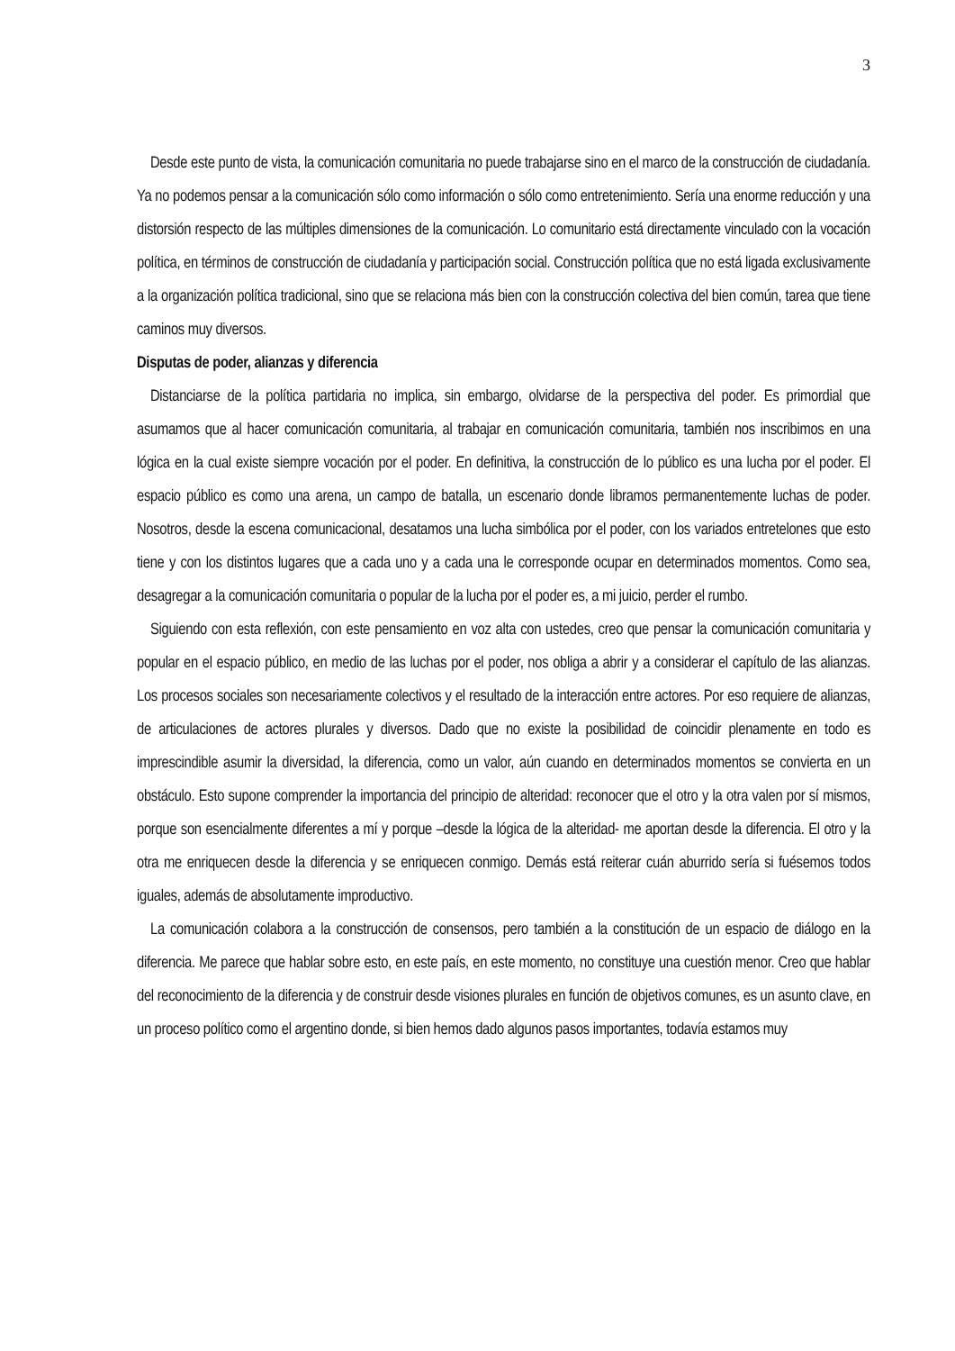3
Desde este punto de vista, la comunicación comunitaria no puede trabajarse sino en el marco de la construcción de ciudadanía. Ya no podemos pensar a la comunicación sólo como información o sólo como entretenimiento. Sería una enorme reducción y una distorsión respecto de las múltiples dimensiones de la comunicación. Lo comunitario está directamente vinculado con la vocación política, en términos de construcción de ciudadanía y participación social. Construcción política que no está ligada exclusivamente a la organización política tradicional, sino que se relaciona más bien con la construcción colectiva del bien común, tarea que tiene caminos muy diversos.
Disputas de poder, alianzas y diferencia
Distanciarse de la política partidaria no implica, sin embargo, olvidarse de la perspectiva del poder. Es primordial que asumamos que al hacer comunicación comunitaria, al trabajar en comunicación comunitaria, también nos inscribimos en una lógica en la cual existe siempre vocación por el poder. En definitiva, la construcción de lo público es una lucha por el poder. El espacio público es como una arena, un campo de batalla, un escenario donde libramos permanentemente luchas de poder. Nosotros, desde la escena comunicacional, desatamos una lucha simbólica por el poder, con los variados entretelones que esto tiene y con los distintos lugares que a cada uno y a cada una le corresponde ocupar en determinados momentos. Como sea, desagregar a la comunicación comunitaria o popular de la lucha por el poder es, a mi juicio, perder el rumbo.
Siguiendo con esta reflexión, con este pensamiento en voz alta con ustedes, creo que pensar la comunicación comunitaria y popular en el espacio público, en medio de las luchas por el poder, nos obliga a abrir y a considerar el capítulo de las alianzas. Los procesos sociales son necesariamente colectivos y el resultado de la interacción entre actores. Por eso requiere de alianzas, de articulaciones de actores plurales y diversos. Dado que no existe la posibilidad de coincidir plenamente en todo es imprescindible asumir la diversidad, la diferencia, como un valor, aún cuando en determinados momentos se convierta en un obstáculo. Esto supone comprender la importancia del principio de alteridad: reconocer que el otro y la otra valen por sí mismos, porque son esencialmente diferentes a mí y porque –desde la lógica de la alteridad- me aportan desde la diferencia. El otro y la otra me enriquecen desde la diferencia y se enriquecen conmigo. Demás está reiterar cuán aburrido sería si fuésemos todos iguales, además de absolutamente improductivo.
La comunicación colabora a la construcción de consensos, pero también a la constitución de un espacio de diálogo en la diferencia. Me parece que hablar sobre esto, en este país, en este momento, no constituye una cuestión menor. Creo que hablar del reconocimiento de la diferencia y de construir desde visiones plurales en función de objetivos comunes, es un asunto clave, en un proceso político como el argentino donde, si bien hemos dado algunos pasos importantes, todavía estamos muy